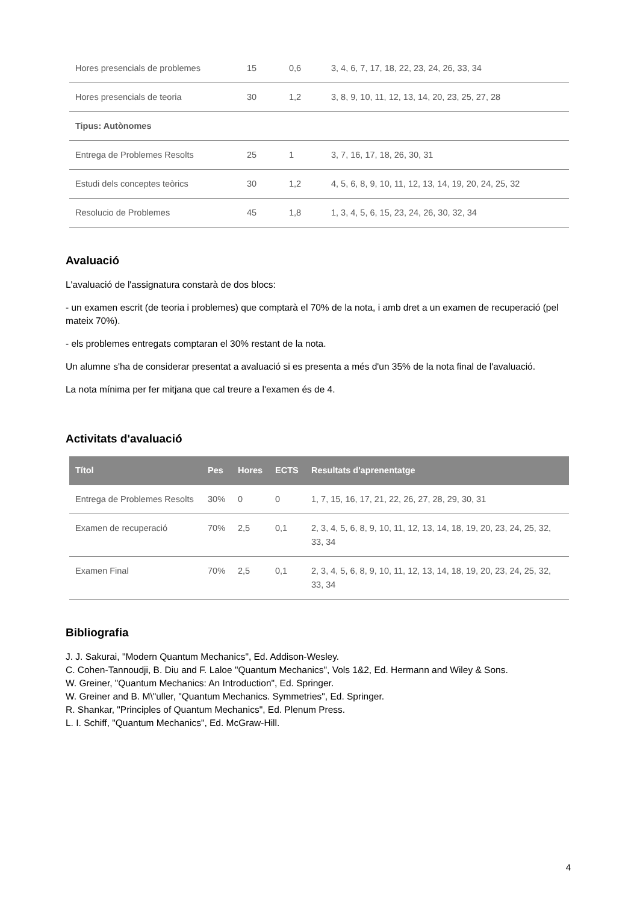| Hores presencials de problemes | 15 | 0,6 | 3, 4, 6, 7, 17, 18, 22, 23, 24, 26, 33, 34 |
| Hores presencials de teoria | 30 | 1,2 | 3, 8, 9, 10, 11, 12, 13, 14, 20, 23, 25, 27, 28 |
| Tipus: Autònomes | | | |
| Entrega de Problemes Resolts | 25 | 1 | 3, 7, 16, 17, 18, 26, 30, 31 |
| Estudi dels conceptes teòrics | 30 | 1,2 | 4, 5, 6, 8, 9, 10, 11, 12, 13, 14, 19, 20, 24, 25, 32 |
| Resolucio de Problemes | 45 | 1,8 | 1, 3, 4, 5, 6, 15, 23, 24, 26, 30, 32, 34 |
Avaluació
L'avaluació de l'assignatura constarà de dos blocs:
- un examen escrit (de teoria i problemes) que comptarà el 70% de la nota, i amb dret a un examen de recuperació (pel mateix 70%).
- els problemes entregats comptaran el 30% restant de la nota.
Un alumne s'ha de considerar presentat a avaluació si es presenta a més d'un 35% de la nota final de l'avaluació.
La nota mínima per fer mitjana que cal treure a l'examen és de 4.
Activitats d'avaluació
| Títol | Pes | Hores | ECTS | Resultats d'aprenentatge |
| --- | --- | --- | --- | --- |
| Entrega de Problemes Resolts | 30% | 0 | 0 | 1, 7, 15, 16, 17, 21, 22, 26, 27, 28, 29, 30, 31 |
| Examen de recuperació | 70% | 2,5 | 0,1 | 2, 3, 4, 5, 6, 8, 9, 10, 11, 12, 13, 14, 18, 19, 20, 23, 24, 25, 32, 33, 34 |
| Examen Final | 70% | 2,5 | 0,1 | 2, 3, 4, 5, 6, 8, 9, 10, 11, 12, 13, 14, 18, 19, 20, 23, 24, 25, 32, 33, 34 |
Bibliografia
J. J. Sakurai, "Modern Quantum Mechanics", Ed. Addison-Wesley.
C. Cohen-Tannoudji, B. Diu and F. Laloe "Quantum Mechanics", Vols 1&2, Ed. Hermann and Wiley & Sons.
W. Greiner, "Quantum Mechanics: An Introduction", Ed. Springer.
W. Greiner and B. M\"uller, "Quantum Mechanics. Symmetries", Ed. Springer.
R. Shankar, "Principles of Quantum Mechanics", Ed. Plenum Press.
L. I. Schiff, "Quantum Mechanics", Ed. McGraw-Hill.
4